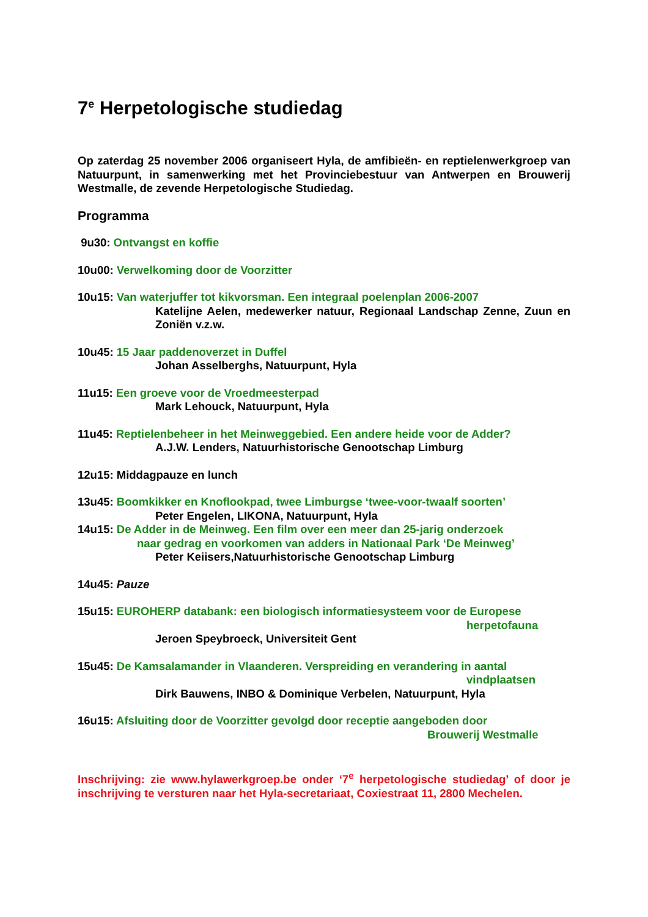7<sup>e</sup> Herpetologische studiedag
Op zaterdag 25 november 2006 organiseert Hyla, de amfibieën- en reptielenwerkgroep van Natuurpunt, in samenwerking met het Provinciebestuur van Antwerpen en Brouwerij Westmalle, de zevende Herpetologische Studiedag.
Programma
9u30: Ontvangst en koffie
10u00: Verwelkoming door de Voorzitter
10u15: Van waterjuffer tot kikvorsman. Een integraal poelenplan 2006-2007
Katelijne Aelen, medewerker natuur, Regionaal Landschap Zenne, Zuun en Zoniën v.z.w.
10u45: 15 Jaar paddenoverzet in Duffel
Johan Asselberghs, Natuurpunt, Hyla
11u15: Een groeve voor de Vroedmeesterpad
Mark Lehouck, Natuurpunt, Hyla
11u45: Reptielenbeheer in het Meinweggebied. Een andere heide voor de Adder?
A.J.W. Lenders, Natuurhistorische Genootschap Limburg
12u15: Middagpauze en lunch
13u45: Boomkikker en Knoflookpad, twee Limburgse ‘twee-voor-twaalf soorten’
Peter Engelen, LIKONA, Natuurpunt, Hyla
14u15: De Adder in de Meinweg. Een film over een meer dan 25-jarig onderzoek
naar gedrag en voorkomen van adders in Nationaal Park ‘De Meinweg’
Peter Keiisers,Natuurhistorische Genootschap Limburg
14u45: Pauze
15u15: EUROHERP databank: een biologisch informatiesysteem voor de Europese
herpetofauna
Jeroen Speybroeck, Universiteit Gent
15u45: De Kamsalamander in Vlaanderen. Verspreiding en verandering in aantal
vindplaatsen
Dirk Bauwens, INBO & Dominique Verbelen, Natuurpunt, Hyla
16u15: Afsluiting door de Voorzitter gevolgd door receptie aangeboden door
Brouwerij Westmalle
Inschrijving: zie www.hylawerkgroep.be onder ‘7<sup>e</sup> herpetologische studiedag’ of door je inschrijving te versturen naar het Hyla-secretariaat, Coxiestraat 11, 2800 Mechelen.